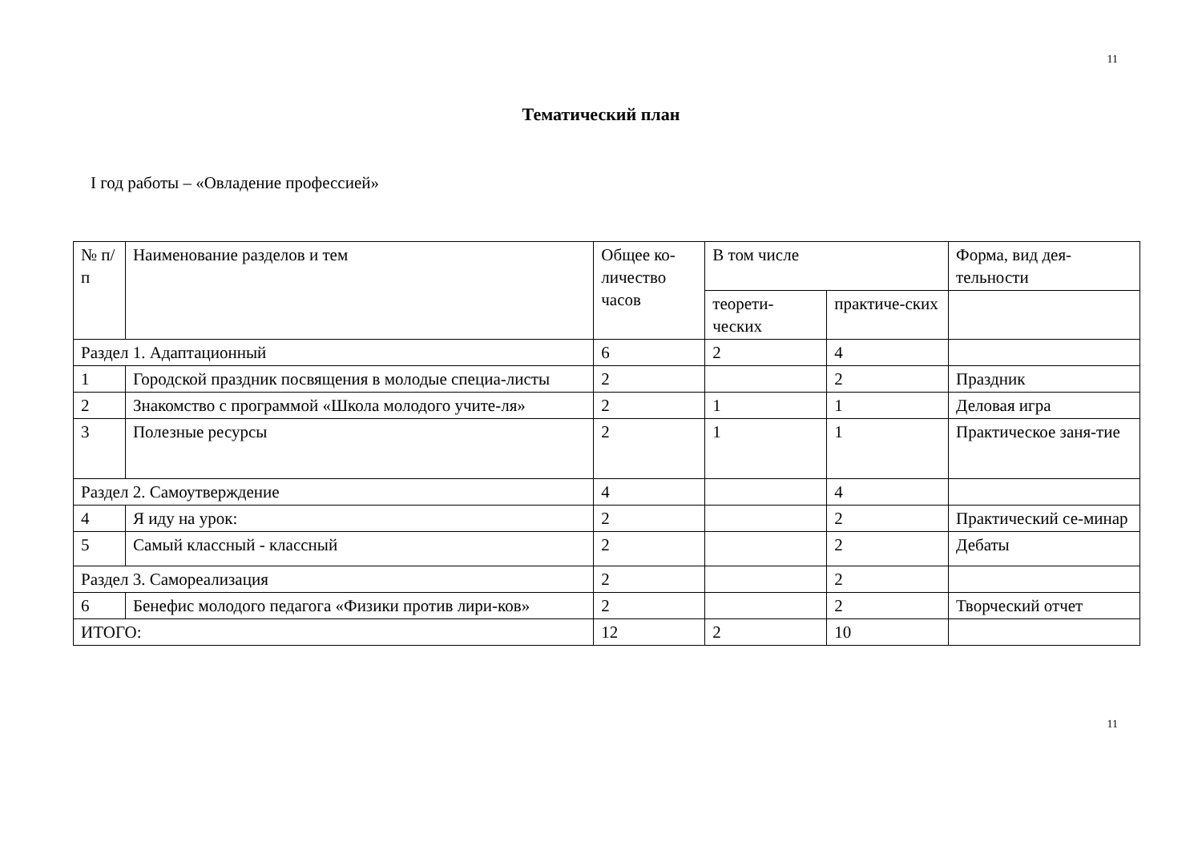11
Тематический план
I год работы – «Овладение профессией»
| № п/п | Наименование разделов и тем | Общее ко-личество часов | В том числе | | Форма, вид дея-тельности |
| | | | теорети-ческих | практиче-ских | |
| Раздел 1. Адаптационный | | 6 | 2 | 4 | |
| 1 | Городской праздник посвящения в молодые специа-листы | 2 | | 2 | Праздник |
| 2 | Знакомство с программой «Школа молодого учите-ля» | 2 | 1 | 1 | Деловая игра |
| 3 | Полезные ресурсы | 2 | 1 | 1 | Практическое заня-тие |
| Раздел 2. Самоутверждение | | 4 | | 4 | |
| 4 | Я иду на урок: | 2 | | 2 | Практический се-минар |
| 5 | Самый классный - классный | 2 | | 2 | Дебаты |
| Раздел 3. Самореализация | | 2 | | 2 | |
| 6 | Бенефис молодого педагога «Физики против лири-ков» | 2 | | 2 | Творческий отчет |
| ИТОГО: | | 12 | 2 | 10 | |
11